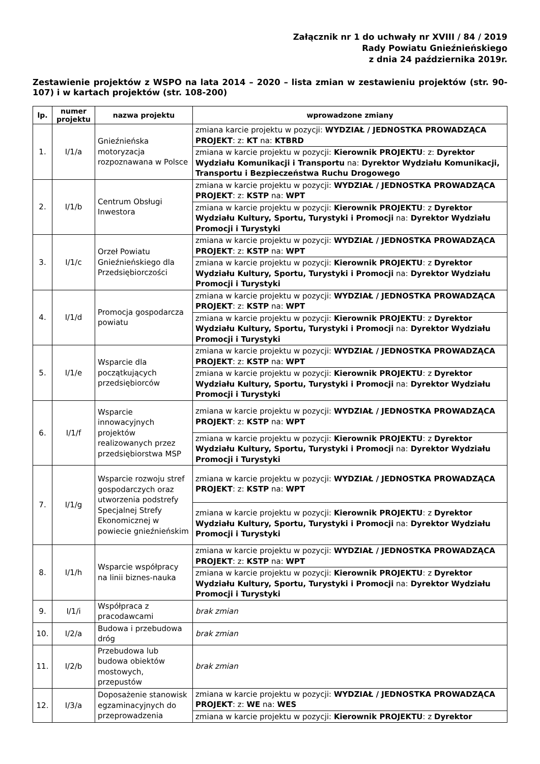Załącznik nr 1 do uchwały nr XVIII / 84 / 2019
Rady Powiatu Gnieźnieńskiego
z dnia 24 października 2019r.
Zestawienie projektów z WSPO na lata 2014 – 2020 – lista zmian w zestawieniu projektów (str. 90-107) i w kartach projektów (str. 108-200)
| lp. | numer projektu | nazwa projektu | wprowadzone zmiany |
| --- | --- | --- | --- |
| 1. | I/1/a | Gnieźnieńska motoryzacja rozpoznawana w Polsce | zmiana karcie projektu w pozycji: WYDZIAŁ / JEDNOSTKA PROWADZĄCA PROJEKT : z: KT na: KTBRD |
| | | | zmiana w karcie projektu w pozycji: Kierownik PROJEKTU : z: Dyrektor Wydziału Komunikacji i Transportu na: Dyrektor Wydziału Komunikacji, Transportu i Bezpieczeństwa Ruchu Drogowego |
| 2. | I/1/b | Centrum Obsługi Inwestora | zmiana w karcie projektu w pozycji: WYDZIAŁ / JEDNOSTKA PROWADZĄCA PROJEKT : z: KSTP na: WPT |
| | | | zmiana w karcie projektu w pozycji: Kierownik PROJEKTU : z Dyrektor Wydziału Kultury, Sportu, Turystyki i Promocji na: Dyrektor Wydziału Promocji i Turystyki |
| 3. | I/1/c | Orzeł Powiatu Gnieźnieńskiego dla Przedsiębiorczości | zmiana w karcie projektu w pozycji: WYDZIAŁ / JEDNOSTKA PROWADZĄCA PROJEKT : z: KSTP na: WPT |
| | | | zmiana w karcie projektu w pozycji: Kierownik PROJEKTU : z Dyrektor Wydziału Kultury, Sportu, Turystyki i Promocji na: Dyrektor Wydziału Promocji i Turystyki |
| 4. | I/1/d | Promocja gospodarcza powiatu | zmiana w karcie projektu w pozycji: WYDZIAŁ / JEDNOSTKA PROWADZĄCA PROJEKT : z: KSTP na: WPT |
| | | | zmiana w karcie projektu w pozycji: Kierownik PROJEKTU : z Dyrektor Wydziału Kultury, Sportu, Turystyki i Promocji na: Dyrektor Wydziału Promocji i Turystyki |
| 5. | I/1/e | Wsparcie dla początkujących przedsiębiorców | zmiana w karcie projektu w pozycji: WYDZIAŁ / JEDNOSTKA PROWADZĄCA PROJEKT : z: KSTP na: WPT |
| | | | zmiana w karcie projektu w pozycji: Kierownik PROJEKTU : z Dyrektor Wydziału Kultury, Sportu, Turystyki i Promocji na: Dyrektor Wydziału Promocji i Turystyki |
| 6. | I/1/f | Wsparcie innowacyjnych projektów realizowanych przez przedsiębiorstwa MSP | zmiana w karcie projektu w pozycji: WYDZIAŁ / JEDNOSTKA PROWADZĄCA PROJEKT : z: KSTP na: WPT |
| | | | zmiana w karcie projektu w pozycji: Kierownik PROJEKTU : z Dyrektor Wydziału Kultury, Sportu, Turystyki i Promocji na: Dyrektor Wydziału Promocji i Turystyki |
| 7. | I/1/g | Wsparcie rozwoju stref gospodarczych oraz utworzenia podstrefy Specjalnej Strefy Ekonomicznej w powiecie gnieźnieńskim | zmiana w karcie projektu w pozycji: WYDZIAŁ / JEDNOSTKA PROWADZĄCA PROJEKT : z: KSTP na: WPT |
| | | | zmiana w karcie projektu w pozycji: Kierownik PROJEKTU : z Dyrektor Wydziału Kultury, Sportu, Turystyki i Promocji na: Dyrektor Wydziału Promocji i Turystyki |
| 8. | I/1/h | Wsparcie współpracy na linii biznes-nauka | zmiana w karcie projektu w pozycji: WYDZIAŁ / JEDNOSTKA PROWADZĄCA PROJEKT : z: KSTP na: WPT |
| | | | zmiana w karcie projektu w pozycji: Kierownik PROJEKTU : z Dyrektor Wydziału Kultury, Sportu, Turystyki i Promocji na: Dyrektor Wydziału Promocji i Turystyki |
| 9. | I/1/i | Współpraca z pracodawcami | brak zmian |
| 10. | I/2/a | Budowa i przebudowa dróg | brak zmian |
| 11. | I/2/b | Przebudowa lub budowa obiektów mostowych, przepustów | brak zmian |
| 12. | I/3/a | Doposażenie stanowisk egzaminacyjnych do przeprowadzenia | zmiana w karcie projektu w pozycji: WYDZIAŁ / JEDNOSTKA PROWADZĄCA PROJEKT : z: WE na: WES |
| | | | zmiana w karcie projektu w pozycji: Kierownik PROJEKTU : z Dyrektor |